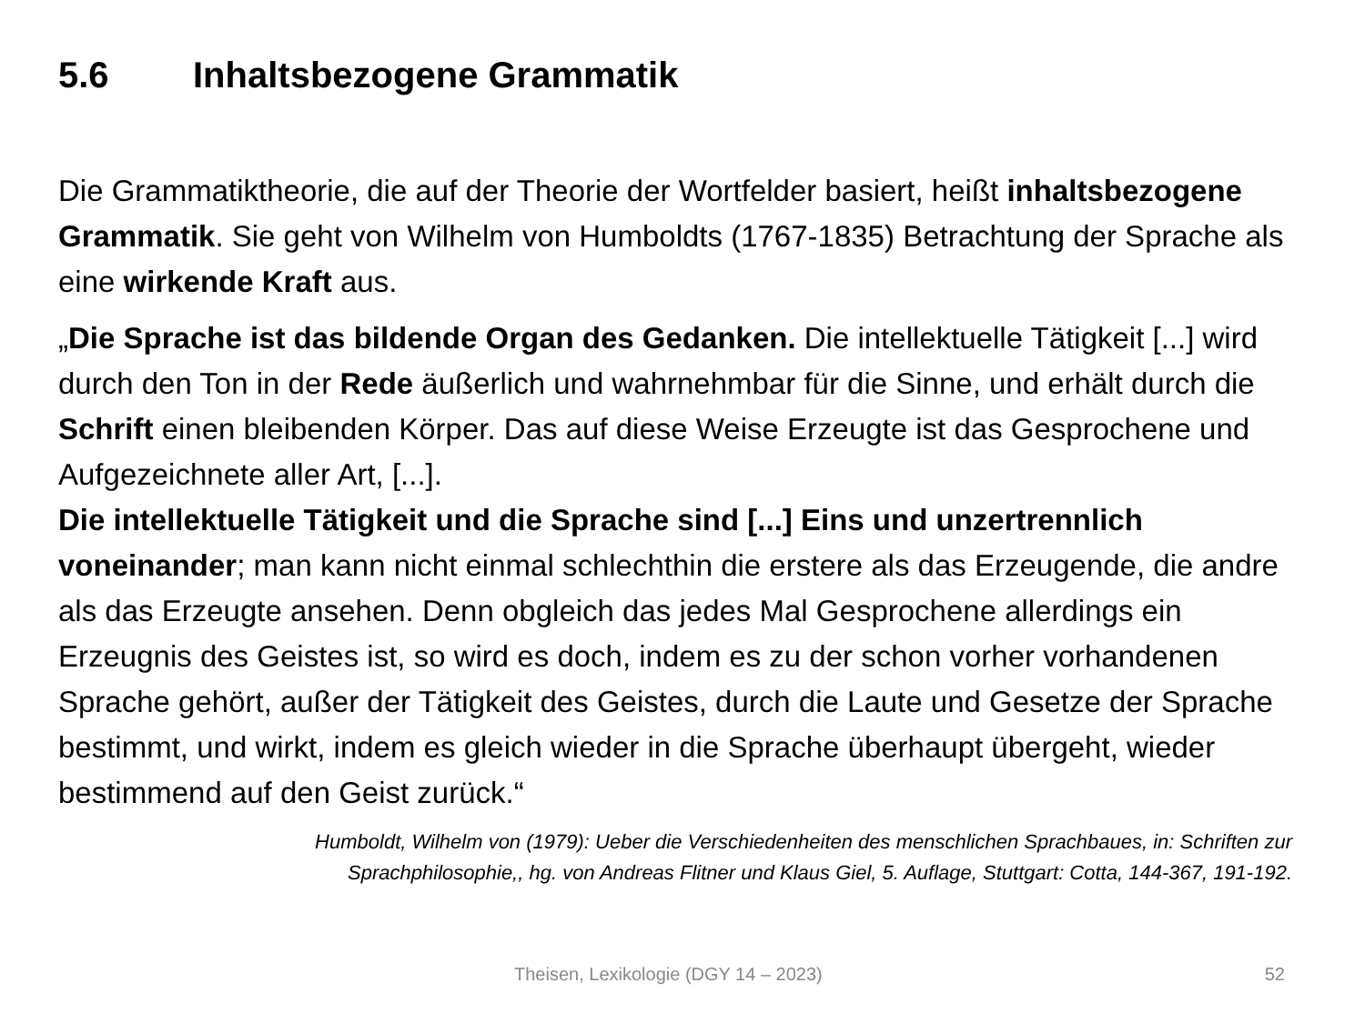5.6 Inhaltsbezogene Grammatik
Die Grammatiktheorie, die auf der Theorie der Wortfelder basiert, heißt inhaltsbezogene Grammatik. Sie geht von Wilhelm von Humboldts (1767-1835) Betrachtung der Sprache als eine wirkende Kraft aus.
„Die Sprache ist das bildende Organ des Gedanken. Die intellektuelle Tätigkeit [...] wird durch den Ton in der Rede äußerlich und wahrnehmbar für die Sinne, und erhält durch die Schrift einen bleibenden Körper. Das auf diese Weise Erzeugte ist das Gesprochene und Aufgezeichnete aller Art, [...].
Die intellektuelle Tätigkeit und die Sprache sind [...] Eins und unzertrennlich voneinander; man kann nicht einmal schlechthin die erstere als das Erzeugende, die andre als das Erzeugte ansehen. Denn obgleich das jedes Mal Gesprochene allerdings ein Erzeugnis des Geistes ist, so wird es doch, indem es zu der schon vorher vorhandenen Sprache gehört, außer der Tätigkeit des Geistes, durch die Laute und Gesetze der Sprache bestimmt, und wirkt, indem es gleich wieder in die Sprache überhaupt übergeht, wieder bestimmend auf den Geist zurück.“
Humboldt, Wilhelm von (1979): Ueber die Verschiedenheiten des menschlichen Sprachbaues, in: Schriften zur
Sprachphilosophie,, hg. von Andreas Flitner und Klaus Giel, 5. Auflage, Stuttgart: Cotta, 144-367, 191-192.
Theisen, Lexikologie (DGY 14 – 2023) 52